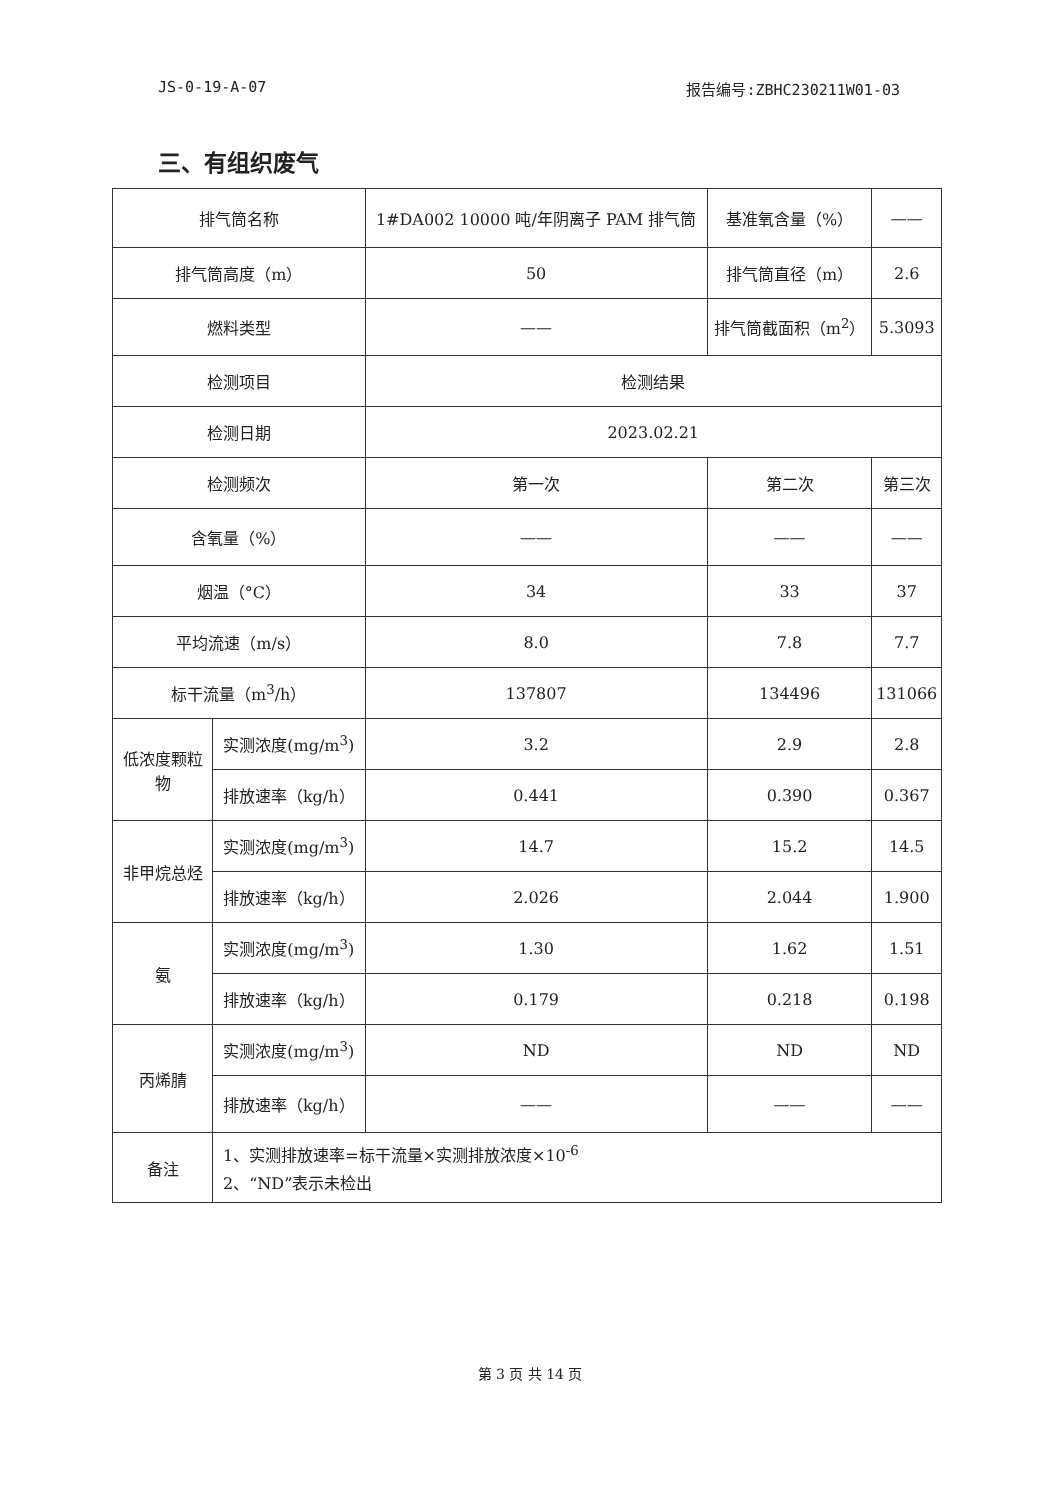JS-0-19-A-07 报告编号:ZBHC230211W01-03
三、有组织废气
| 排气筒名称 | | 1#DA002 10000 吨/年阴离子 PAM 排气筒 | 基准氧含量（%） | —— |
| 排气筒高度（m） | | 50 | 排气筒直径（m） | 2.6 |
| 燃料类型 | | —— | 排气筒截面积（m<sup>2</sup>） | 5.3093 |
| 检测项目 | | 检测结果 | | |
| 检测日期 | | 2023.02.21 | | |
| 检测频次 | | 第一次 | 第二次 | 第三次 |
| 含氧量（%） | | —— | —— | —— |
| 烟温（°C） | | 34 | 33 | 37 |
| 平均流速（m/s） | | 8.0 | 7.8 | 7.7 |
| 标干流量（m<sup>3</sup>/h） | | 137807 | 134496 | 131066 |
| 低浓度颗粒物 | 实测浓度(mg/m<sup>3</sup>) | 3.2 | 2.9 | 2.8 |
| | 排放速率（kg/h） | 0.441 | 0.390 | 0.367 |
| 非甲烷总烃 | 实测浓度(mg/m<sup>3</sup>) | 14.7 | 15.2 | 14.5 |
| | 排放速率（kg/h） | 2.026 | 2.044 | 1.900 |
| 氨 | 实测浓度(mg/m<sup>3</sup>) | 1.30 | 1.62 | 1.51 |
| | 排放速率（kg/h） | 0.179 | 0.218 | 0.198 |
| 丙烯腈 | 实测浓度(mg/m<sup>3</sup>) | ND | ND | ND |
| | 排放速率（kg/h） | —— | —— | —— |
| 备注 | 1、实测排放速率=标干流量×实测排放浓度×10<sup>-6</sup> 2、“ND”表示未检出 | | | |
第 3 页 共 14 页